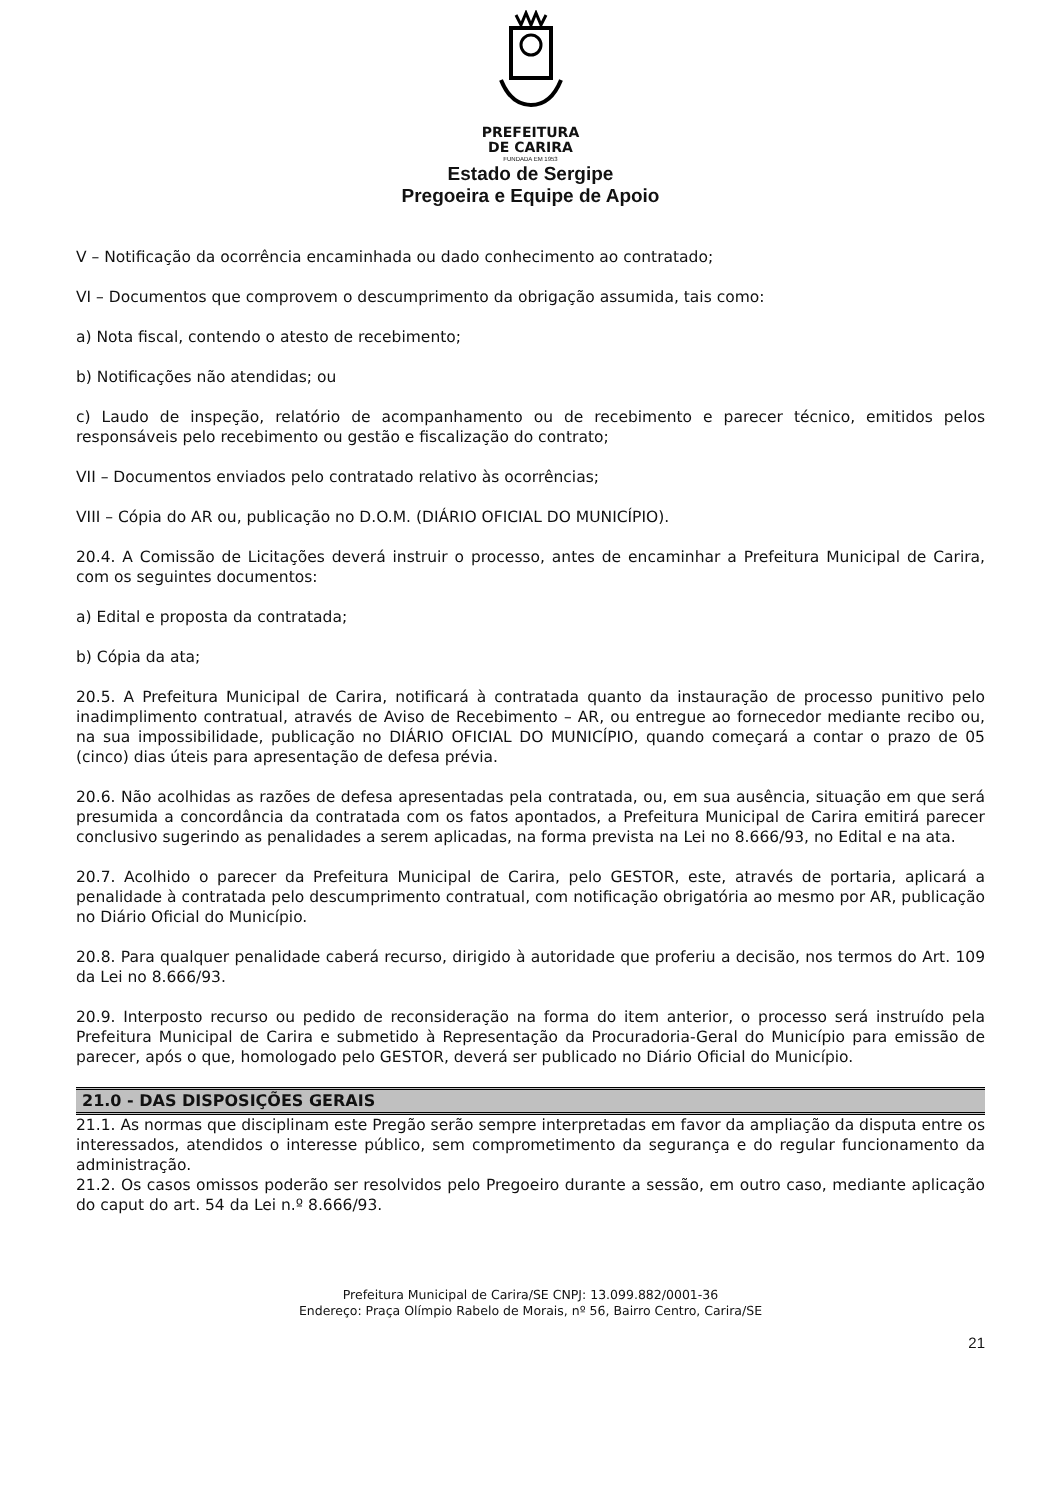PREFEITURA
DE CARIRA
FUNDADA EM 1953
Estado de Sergipe
Pregoeira e Equipe de Apoio
V – Notificação da ocorrência encaminhada ou dado conhecimento ao contratado;
VI – Documentos que comprovem o descumprimento da obrigação assumida, tais como:
a) Nota fiscal, contendo o atesto de recebimento;
b) Notificações não atendidas; ou
c) Laudo de inspeção, relatório de acompanhamento ou de recebimento e parecer técnico, emitidos pelos responsáveis pelo recebimento ou gestão e fiscalização do contrato;
VII – Documentos enviados pelo contratado relativo às ocorrências;
VIII – Cópia do AR ou, publicação no D.O.M. (DIÁRIO OFICIAL DO MUNICÍPIO).
20.4. A Comissão de Licitações deverá instruir o processo, antes de encaminhar a Prefeitura Municipal de Carira, com os seguintes documentos:
a) Edital e proposta da contratada;
b) Cópia da ata;
20.5. A Prefeitura Municipal de Carira, notificará à contratada quanto da instauração de processo punitivo pelo inadimplimento contratual, através de Aviso de Recebimento – AR, ou entregue ao fornecedor mediante recibo ou, na sua impossibilidade, publicação no DIÁRIO OFICIAL DO MUNICÍPIO, quando começará a contar o prazo de 05 (cinco) dias úteis para apresentação de defesa prévia.
20.6. Não acolhidas as razões de defesa apresentadas pela contratada, ou, em sua ausência, situação em que será presumida a concordância da contratada com os fatos apontados, a Prefeitura Municipal de Carira emitirá parecer conclusivo sugerindo as penalidades a serem aplicadas, na forma prevista na Lei no 8.666/93, no Edital e na ata.
20.7. Acolhido o parecer da Prefeitura Municipal de Carira, pelo GESTOR, este, através de portaria, aplicará a penalidade à contratada pelo descumprimento contratual, com notificação obrigatória ao mesmo por AR, publicação no Diário Oficial do Município.
20.8. Para qualquer penalidade caberá recurso, dirigido à autoridade que proferiu a decisão, nos termos do Art. 109 da Lei no 8.666/93.
20.9. Interposto recurso ou pedido de reconsideração na forma do item anterior, o processo será instruído pela Prefeitura Municipal de Carira e submetido à Representação da Procuradoria-Geral do Município para emissão de parecer, após o que, homologado pelo GESTOR, deverá ser publicado no Diário Oficial do Município.
21.0 - DAS DISPOSIÇÕES GERAIS
21.1. As normas que disciplinam este Pregão serão sempre interpretadas em favor da ampliação da disputa entre os interessados, atendidos o interesse público, sem comprometimento da segurança e do regular funcionamento da administração.
21.2. Os casos omissos poderão ser resolvidos pelo Pregoeiro durante a sessão, em outro caso, mediante aplicação do caput do art. 54 da Lei n.º 8.666/93.
Prefeitura Municipal de Carira/SE CNPJ: 13.099.882/0001-36
Endereço: Praça Olímpio Rabelo de Morais, nº 56, Bairro Centro, Carira/SE
21